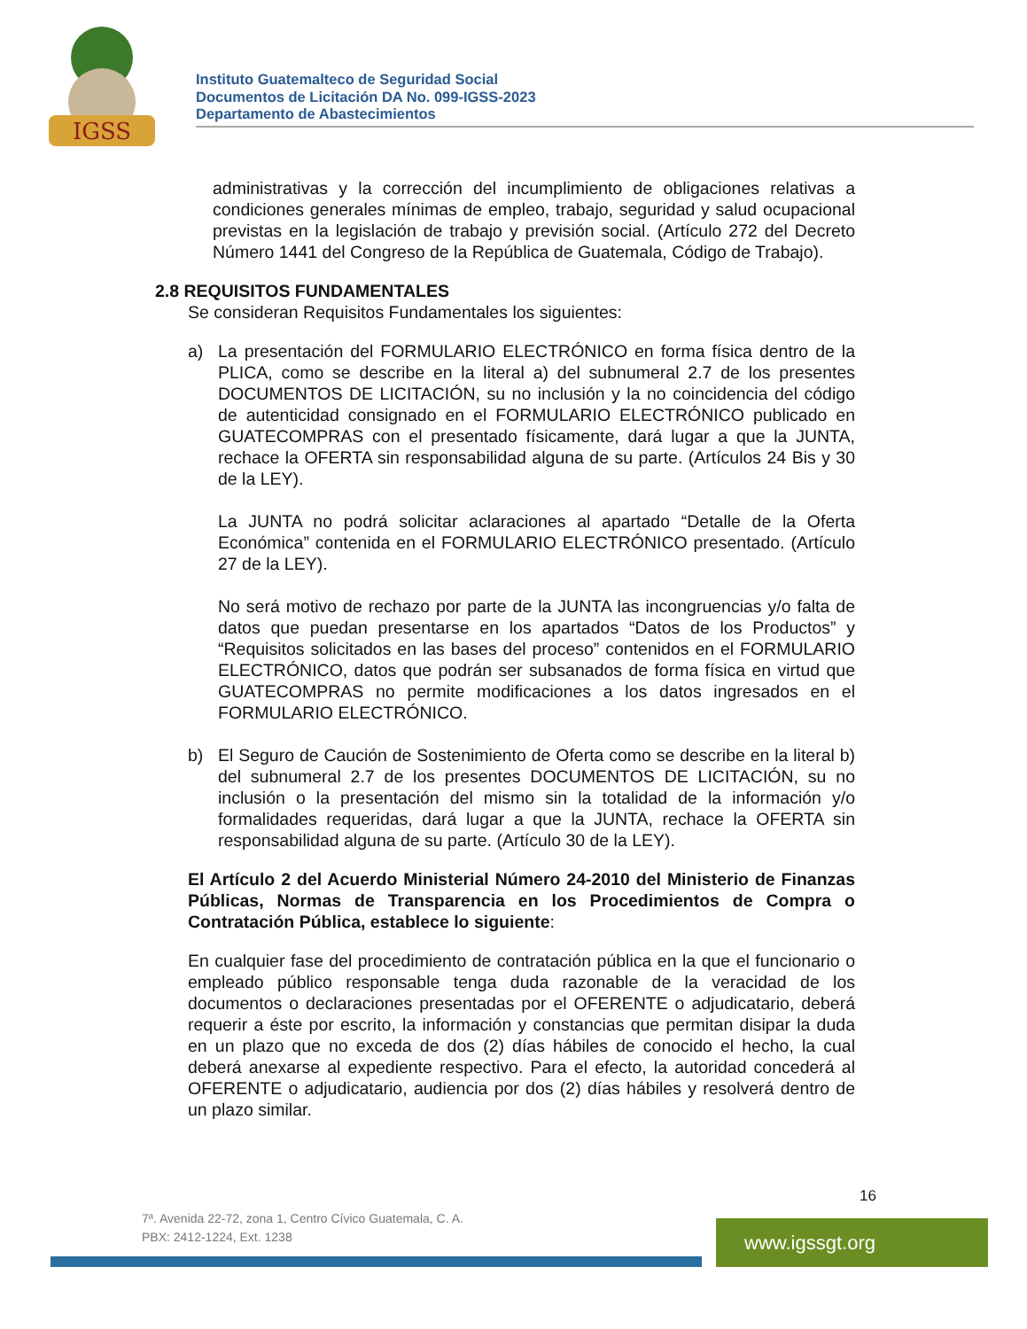IGSS
Instituto Guatemalteco de Seguridad Social
Documentos de Licitación DA No. 099-IGSS-2023
Departamento de Abastecimientos
administrativas y la corrección del incumplimiento de obligaciones relativas a condiciones generales mínimas de empleo, trabajo, seguridad y salud ocupacional previstas en la legislación de trabajo y previsión social. (Artículo 272 del Decreto Número 1441 del Congreso de la República de Guatemala, Código de Trabajo).
2.8 REQUISITOS FUNDAMENTALES
Se consideran Requisitos Fundamentales los siguientes:
a) La presentación del FORMULARIO ELECTRÓNICO en forma física dentro de la PLICA, como se describe en la literal a) del subnumeral 2.7 de los presentes DOCUMENTOS DE LICITACIÓN, su no inclusión y la no coincidencia del código de autenticidad consignado en el FORMULARIO ELECTRÓNICO publicado en GUATECOMPRAS con el presentado físicamente, dará lugar a que la JUNTA, rechace la OFERTA sin responsabilidad alguna de su parte. (Artículos 24 Bis y 30 de la LEY).
La JUNTA no podrá solicitar aclaraciones al apartado “Detalle de la Oferta Económica” contenida en el FORMULARIO ELECTRÓNICO presentado. (Artículo 27 de la LEY).
No será motivo de rechazo por parte de la JUNTA las incongruencias y/o falta de datos que puedan presentarse en los apartados “Datos de los Productos” y “Requisitos solicitados en las bases del proceso” contenidos en el FORMULARIO ELECTRÓNICO, datos que podrán ser subsanados de forma física en virtud que GUATECOMPRAS no permite modificaciones a los datos ingresados en el FORMULARIO ELECTRÓNICO.
b) El Seguro de Caución de Sostenimiento de Oferta como se describe en la literal b) del subnumeral 2.7 de los presentes DOCUMENTOS DE LICITACIÓN, su no inclusión o la presentación del mismo sin la totalidad de la información y/o formalidades requeridas, dará lugar a que la JUNTA, rechace la OFERTA sin responsabilidad alguna de su parte. (Artículo 30 de la LEY).
El Artículo 2 del Acuerdo Ministerial Número 24-2010 del Ministerio de Finanzas Públicas, Normas de Transparencia en los Procedimientos de Compra o Contratación Pública, establece lo siguiente:
En cualquier fase del procedimiento de contratación pública en la que el funcionario o empleado público responsable tenga duda razonable de la veracidad de los documentos o declaraciones presentadas por el OFERENTE o adjudicatario, deberá requerir a éste por escrito, la información y constancias que permitan disipar la duda en un plazo que no exceda de dos (2) días hábiles de conocido el hecho, la cual deberá anexarse al expediente respectivo. Para el efecto, la autoridad concederá al OFERENTE o adjudicatario, audiencia por dos (2) días hábiles y resolverá dentro de un plazo similar.
16
7ª. Avenida 22-72, zona 1, Centro Cívico Guatemala, C. A.
PBX: 2412-1224, Ext. 1238
www.igssgt.org